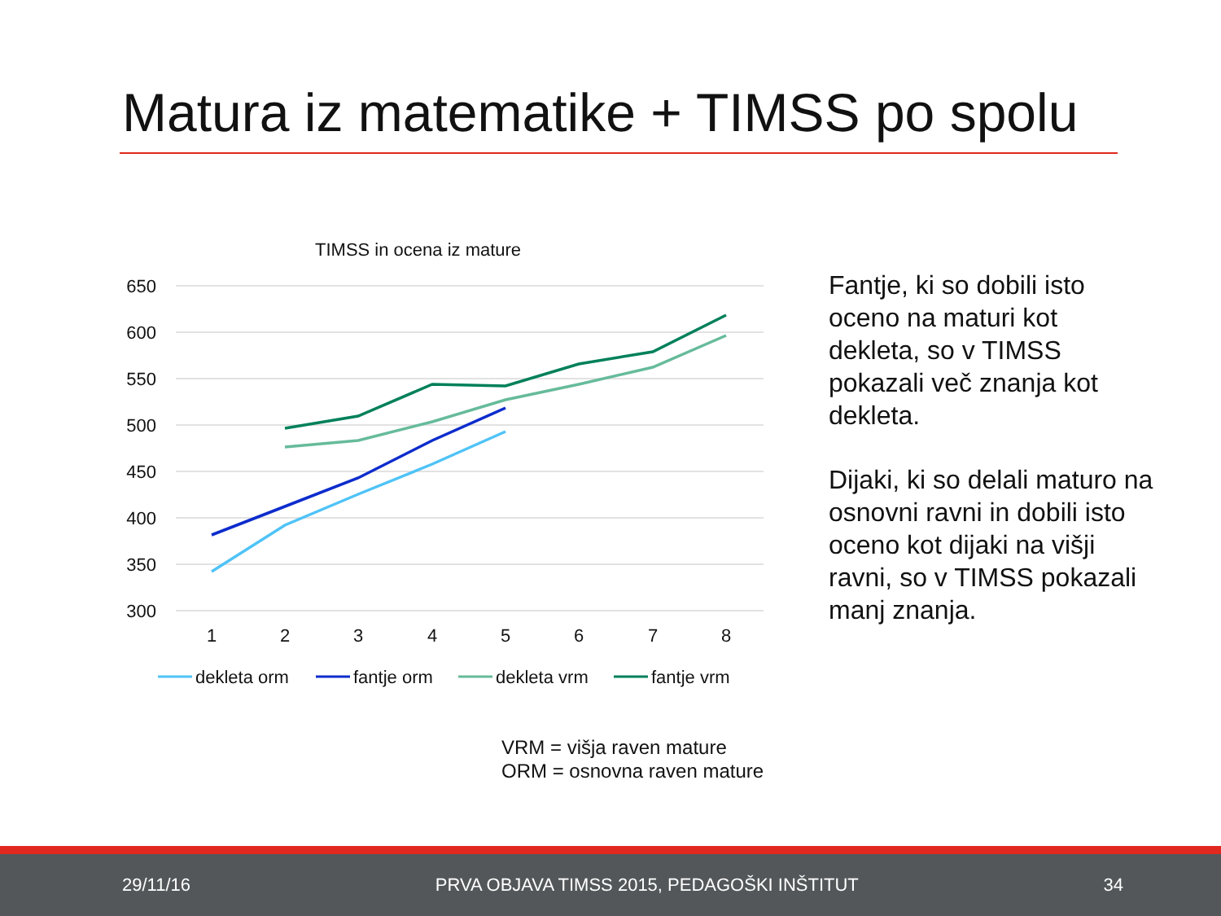Matura iz matematike + TIMSS po spolu
TIMSS in ocena iz mature
650
600
550
500
450
400
350
300
1
2
3
4
5
6
7
8
dekleta orm
fantje orm
dekleta vrm
fantje vrm
Fantje, ki so dobili isto oceno na maturi kot dekleta, so v TIMSS pokazali več znanja kot dekleta.
Dijaki, ki so delali maturo na osnovni ravni in dobili isto oceno kot dijaki na višji ravni, so v TIMSS pokazali manj znanja.
VRM = višja raven mature
ORM = osnovna raven mature
29/11/16 PRVA OBJAVA TIMSS 2015, PEDAGOŠKI INŠTITUT 34